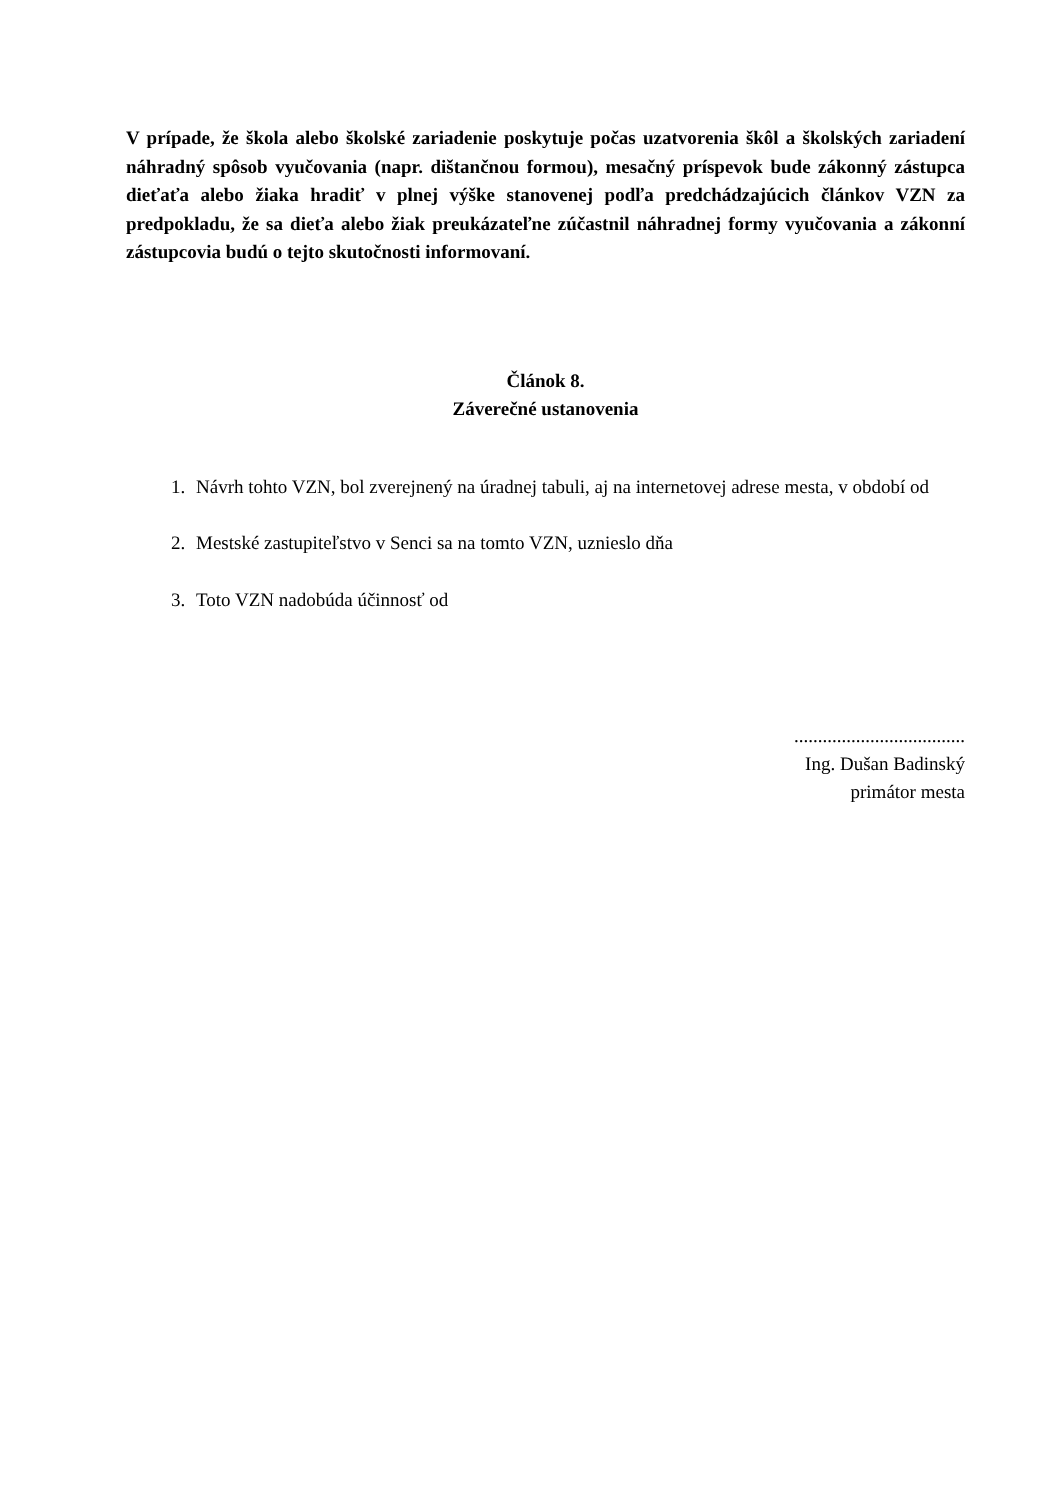V prípade, že škola alebo školské zariadenie poskytuje počas uzatvorenia škôl a školských zariadení náhradný spôsob vyučovania (napr. dištančnou formou), mesačný príspevok bude zákonný zástupca dieťaťa alebo žiaka hradiť v plnej výške stanovenej podľa predchádzajúcich článkov VZN za predpokladu, že sa dieťa alebo žiak preukázateľne zúčastnil náhradnej formy vyučovania a zákonní zástupcovia budú o tejto skutočnosti informovaní.
Článok 8.
Záverečné ustanovenia
1. Návrh tohto VZN, bol zverejnený na úradnej tabuli, aj na internetovej adrese mesta, v období od
2. Mestské zastupiteľstvo v Senci sa na tomto VZN, uznieslo dňa
3. Toto VZN nadobúda účinnosť od
....................................
Ing. Dušan Badinský
primátor mesta